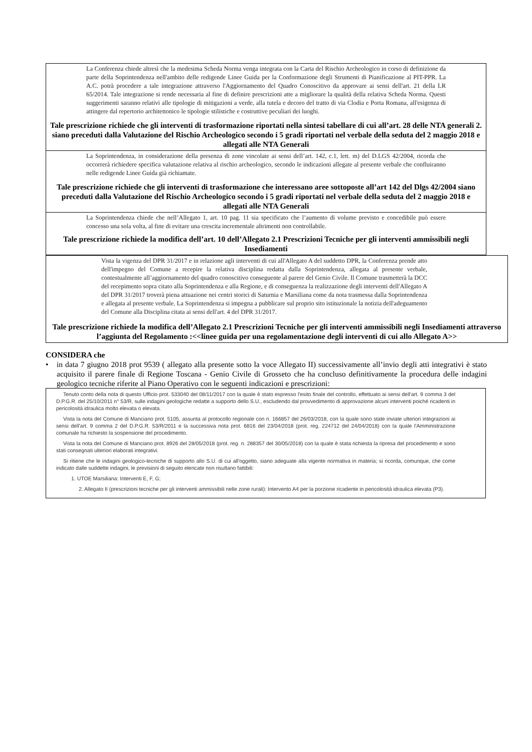La Conferenza chiede altresì che la medesima Scheda Norma venga integrata con la Carta del Rischio Archeologico in corso di definizione da parte della Soprintendenza nell'ambito delle redigende Linee Guida per la Conformazione degli Strumenti di Pianificazione al PIT-PPR. La A.C. potrà procedere a tale integrazione attraverso l'Aggiornamento del Quadro Conoscitivo da approvare ai sensi dell'art. 21 della LR 65/2014. Tale integrazione si rende necessaria al fine di definire prescrizioni atte a migliorare la qualità della relativa Scheda Norma. Questi suggerimenti saranno relativi alle tipologie di mitigazioni a verde, alla tutela e decoro del tratto di via Clodia e Porta Romana, all'esigenza di attingere dal repertorio architettonico le tipologie stilistiche e costruttive peculiari dei luoghi.
Tale prescrizione richiede che gli interventi di trasformazione riportati nella sintesi tabellare di cui all’art. 28 delle NTA generali 2. siano preceduti dalla Valutazione del Rischio Archeologico secondo i 5 gradi riportati nel verbale della seduta del 2 maggio 2018 e allegati alle NTA Generali
La Soprintendenza, in considerazione della presenza di zone vincolate ai sensi dell’art. 142, c.1, lett. m) del D.LGS 42/2004, ricorda che occorrerà richiedere specifica valutazione relativa al rischio archeologico, secondo le indicazioni allegate al presente verbale che confluiranno nelle redigende Linee Guida già richiamate.
Tale prescrizione richiede che gli interventi di trasformazione che interessano aree sottoposte all’art 142 del Dlgs 42/2004 siano preceduti dalla Valutazione del Rischio Archeologico secondo i 5 gradi riportati nel verbale della seduta del 2 maggio 2018 e allegati alle NTA Generali
La Soprintendenza chiede che nell’Allegato 1, art. 10 pag. 11 sia specificato che l’aumento di volume previsto e concedibile può essere concesso una sola volta, al fine di evitare una crescita incrementale altrimenti non controllabile.
Tale prescrizione richiede la modifica dell’art. 10 dell’Allegato 2.1 Prescrizioni Tecniche per gli interventi ammissibili negli Insediamenti
Vista la vigenza del DPR 31/2017 e in relazione agli interventi di cui all'Allegato A del suddetto DPR, la Conferenza prende atto dell'impegno del Comune a recepire la relativa disciplina redatta dalla Soprintendenza, allegata al presente verbale, contestualmente all’aggiornamento del quadro conoscitivo conseguente al parere del Genio Civile. Il Comune trasmetterà la DCC del recepimento sopra citato alla Soprintendenza e alla Regione, e di conseguenza la realizzazione degli interventi dell'Allegato A del DPR 31/2017 troverà piena attuazione nei centri storici di Saturnia e Marsiliana come da nota trasmessa dalla Soprintendenza e allegata al presente verbale. La Soprintendenza si impegna a pubblicare sul proprio sito istituzionale la notizia dell'adeguamento del Comune alla Disciplina citata ai sensi dell'art. 4 del DPR 31/2017.
Tale prescrizione richiede la modifica dell’Allegato 2.1 Prescrizioni Tecniche per gli interventi ammissibili negli Insediamenti attraverso l’aggiunta del Regolamento :<<linee guida per una regolamentazione degli interventi di cui allo Allegato A>>
CONSIDERA che
• in data 7 giugno 2018 prot 9539 ( allegato alla presente sotto la voce Allegato II) successivamente all’invio degli atti integrativi è stato acquisito il parere finale di Regione Toscana - Genio Civile di Grosseto che ha concluso definitivamente la procedura delle indagini geologico tecniche riferite al Piano Operativo con le seguenti indicazioni e prescrizioni:
Tenuto conto della nota di questo Ufficio prot. 533040 del 08/11/2017 con la quale è stato espresso l'esito finale del controllo, effettuato ai sensi dell'art. 9 comma 3 del D.P.G.R. del 25/10/2011 n° 53/R, sulle indagini geologiche redatte a supporto dello S.U., escludendo dal provvedimento di approvazione alcuni interventi poiché ricadenti in pericolosità idraulica molto elevata o elevata.
Vista la nota del Comune di Manciano prot. 5105, assunta al protocollo regionale con n. 166857 del 26/03/2018, con la quale sono state inviate ulteriori integrazioni ai sensi dell'art. 9 comma 2 del D.P.G.R. 53/R/2011 e la successiva nota prot. 6816 del 23/04/2018 (prot. reg. 224712 del 24/04/2018) con la quale l'Amministrazione comunale ha richiesto la sospensione del procedimento.
Vista la nota del Comune di Manciano prot. 8926 del 28/05/2018 (prot. reg. n. 288357 del 30/05/2018) con la quale è stata richiesta la ripresa del procedimento e sono stati consegnati ulteriori elaborati integrativi.
Si ritiene che le indagini geologico-tecniche di supporto allo S.U. di cui all'oggetto, siano adeguate alla vigente normativa in materia; si ricorda, comunque, che come indicato dalle suddette indagini, le previsioni di seguito elencate non risultano fattibili:
1. UTOE Marsiliana: Interventi E, F, G;
2. Allegato II (prescrizioni tecniche per gli interventi ammissibili nelle zone rurali): Intervento A4 per la porzione ricadente in pericolosità idraulica elevata (P3).